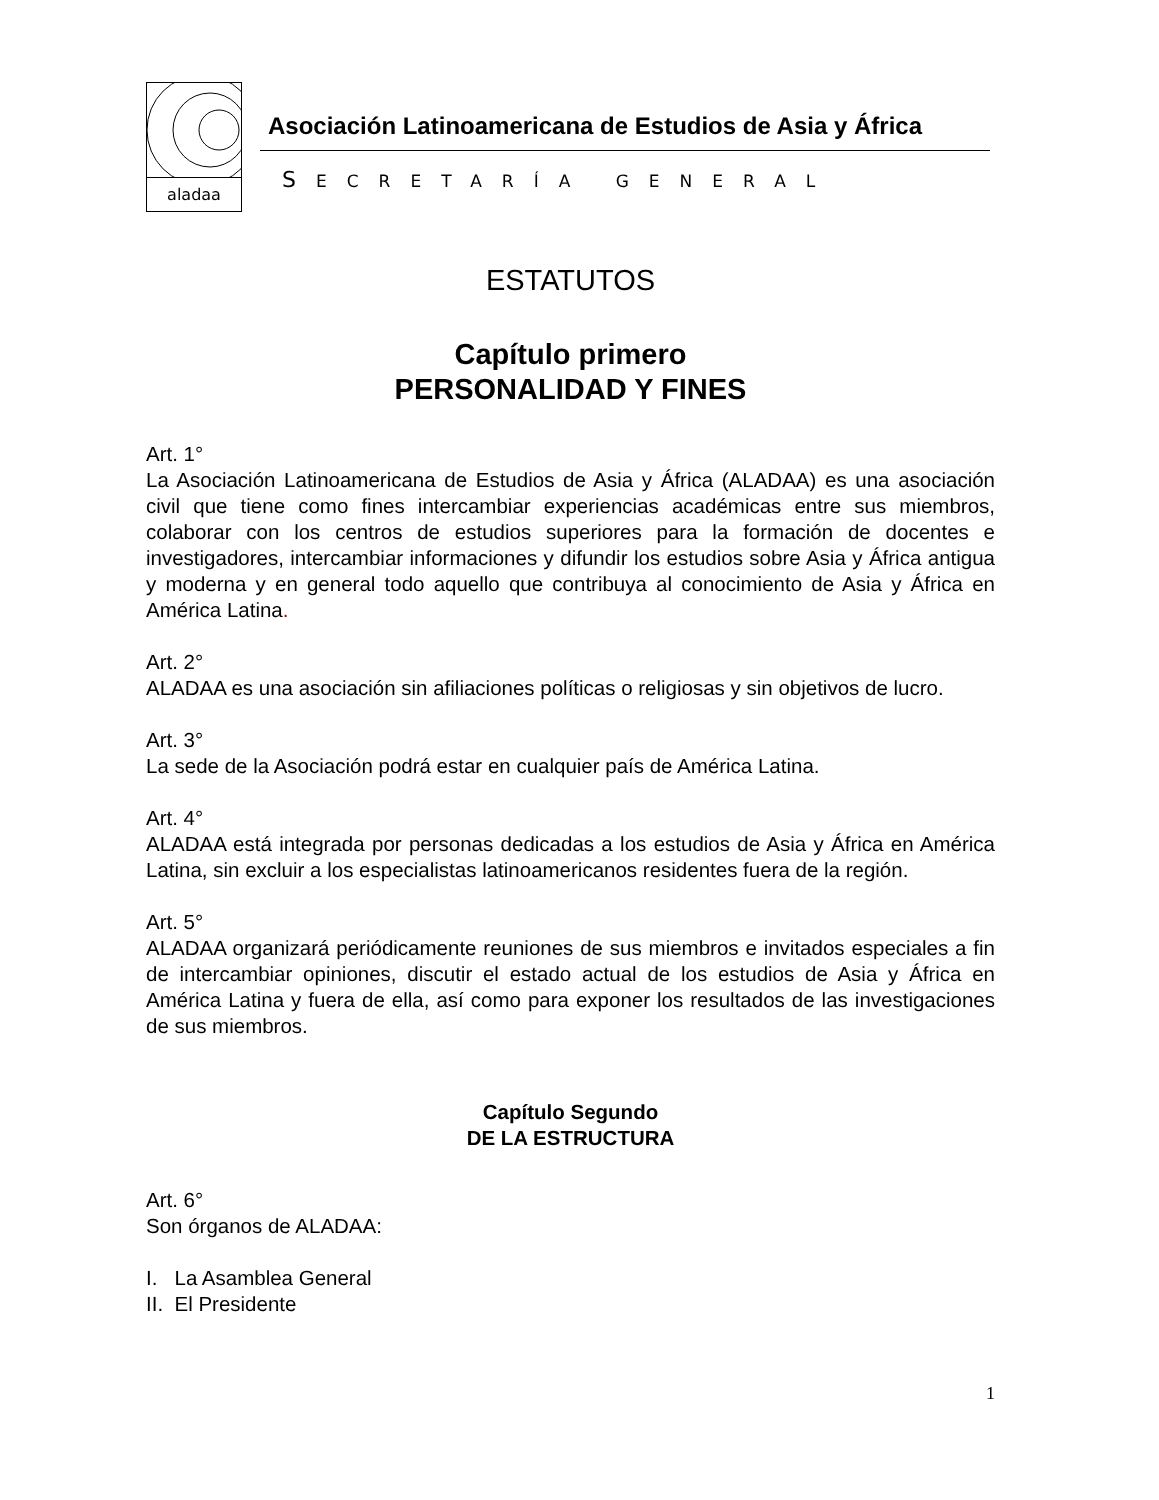aladaa
Asociación Latinoamericana de Estudios de Asia y África
SECRETARÍA GENERAL
ESTATUTOS
Capítulo primero
PERSONALIDAD Y FINES
Art. 1°
La Asociación Latinoamericana de Estudios de Asia y África (ALADAA) es una asociación civil que tiene como fines intercambiar experiencias académicas entre sus miembros, colaborar con los centros de estudios superiores para la formación de docentes e investigadores, intercambiar informaciones y difundir los estudios sobre Asia y África antigua y moderna y en general todo aquello que contribuya al conocimiento de Asia y África en América Latina.
Art. 2°
ALADAA es una asociación sin afiliaciones políticas o religiosas y sin objetivos de lucro.
Art. 3°
La sede de la Asociación podrá estar en cualquier país de América Latina.
Art. 4°
ALADAA está integrada por personas dedicadas a los estudios de Asia y África en América Latina, sin excluir a los especialistas latinoamericanos residentes fuera de la región.
Art. 5°
ALADAA organizará periódicamente reuniones de sus miembros e invitados especiales a fin de intercambiar opiniones, discutir el estado actual de los estudios de Asia y África en América Latina y fuera de ella, así como para exponer los resultados de las investigaciones de sus miembros.
Capítulo Segundo
DE LA ESTRUCTURA
Art. 6°
Son órganos de ALADAA:
I. La Asamblea General
II. El Presidente
1